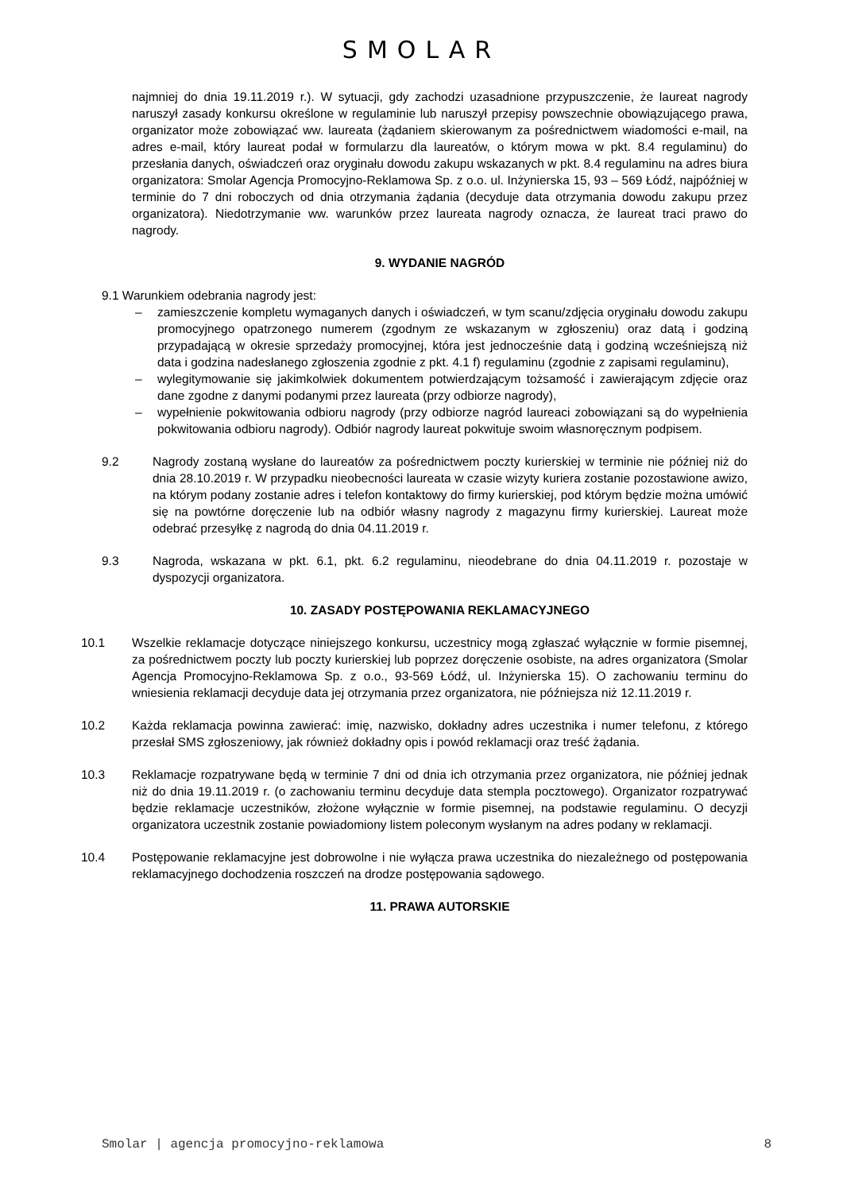SMOLAR
najmniej do dnia 19.11.2019 r.). W sytuacji, gdy zachodzi uzasadnione przypuszczenie, że laureat nagrody naruszył zasady konkursu określone w regulaminie lub naruszył przepisy powszechnie obowiązującego prawa, organizator może zobowiązać ww. laureata (żądaniem skierowanym za pośrednictwem wiadomości e-mail, na adres e-mail, który laureat podał w formularzu dla laureatów, o którym mowa w pkt. 8.4 regulaminu) do przesłania danych, oświadczeń oraz oryginału dowodu zakupu wskazanych w pkt. 8.4 regulaminu na adres biura organizatora: Smolar Agencja Promocyjno-Reklamowa Sp. z o.o. ul. Inżynierska 15, 93 – 569 Łódź, najpóźniej w terminie do 7 dni roboczych od dnia otrzymania żądania (decyduje data otrzymania dowodu zakupu przez organizatora). Niedotrzymanie ww. warunków przez laureata nagrody oznacza, że laureat traci prawo do nagrody.
9. WYDANIE NAGRÓD
9.1 Warunkiem odebrania nagrody jest:
– zamieszczenie kompletu wymaganych danych i oświadczeń, w tym scanu/zdjęcia oryginału dowodu zakupu promocyjnego opatrzonego numerem (zgodnym ze wskazanym w zgłoszeniu) oraz datą i godziną przypadającą w okresie sprzedaży promocyjnej, która jest jednocześnie datą i godziną wcześniejszą niż data i godzina nadesłanego zgłoszenia zgodnie z pkt. 4.1 f) regulaminu (zgodnie z zapisami regulaminu),
– wylegitymowanie się jakimkolwiek dokumentem potwierdzającym tożsamość i zawierającym zdjęcie oraz dane zgodne z danymi podanymi przez laureata (przy odbiorze nagrody),
– wypełnienie pokwitowania odbioru nagrody (przy odbiorze nagród laureaci zobowiązani są do wypełnienia pokwitowania odbioru nagrody). Odbiór nagrody laureat pokwituje swoim własnoręcznym podpisem.
9.2 Nagrody zostaną wysłane do laureatów za pośrednictwem poczty kurierskiej w terminie nie później niż do dnia 28.10.2019 r. W przypadku nieobecności laureata w czasie wizyty kuriera zostanie pozostawione awizo, na którym podany zostanie adres i telefon kontaktowy do firmy kurierskiej, pod którym będzie można umówić się na powtórne doręczenie lub na odbiór własny nagrody z magazynu firmy kurierskiej. Laureat może odebrać przesyłkę z nagrodą do dnia 04.11.2019 r.
9.3 Nagroda, wskazana w pkt. 6.1, pkt. 6.2 regulaminu, nieodebrane do dnia 04.11.2019 r. pozostaje w dyspozycji organizatora.
10. ZASADY POSTĘPOWANIA REKLAMACYJNEGO
10.1 Wszelkie reklamacje dotyczące niniejszego konkursu, uczestnicy mogą zgłaszać wyłącznie w formie pisemnej, za pośrednictwem poczty lub poczty kurierskiej lub poprzez doręczenie osobiste, na adres organizatora (Smolar Agencja Promocyjno-Reklamowa Sp. z o.o., 93-569 Łódź, ul. Inżynierska 15). O zachowaniu terminu do wniesienia reklamacji decyduje data jej otrzymania przez organizatora, nie późniejsza niż 12.11.2019 r.
10.2 Każda reklamacja powinna zawierać: imię, nazwisko, dokładny adres uczestnika i numer telefonu, z którego przesłał SMS zgłoszeniowy, jak również dokładny opis i powód reklamacji oraz treść żądania.
10.3 Reklamacje rozpatrywane będą w terminie 7 dni od dnia ich otrzymania przez organizatora, nie później jednak niż do dnia 19.11.2019 r. (o zachowaniu terminu decyduje data stempla pocztowego). Organizator rozpatrywać będzie reklamacje uczestników, złożone wyłącznie w formie pisemnej, na podstawie regulaminu. O decyzji organizatora uczestnik zostanie powiadomiony listem poleconym wysłanym na adres podany w reklamacji.
10.4 Postępowanie reklamacyjne jest dobrowolne i nie wyłącza prawa uczestnika do niezależnego od postępowania reklamacyjnego dochodzenia roszczeń na drodze postępowania sądowego.
11. PRAWA AUTORSKIE
Smolar | agencja promocyjno-reklamowa 8